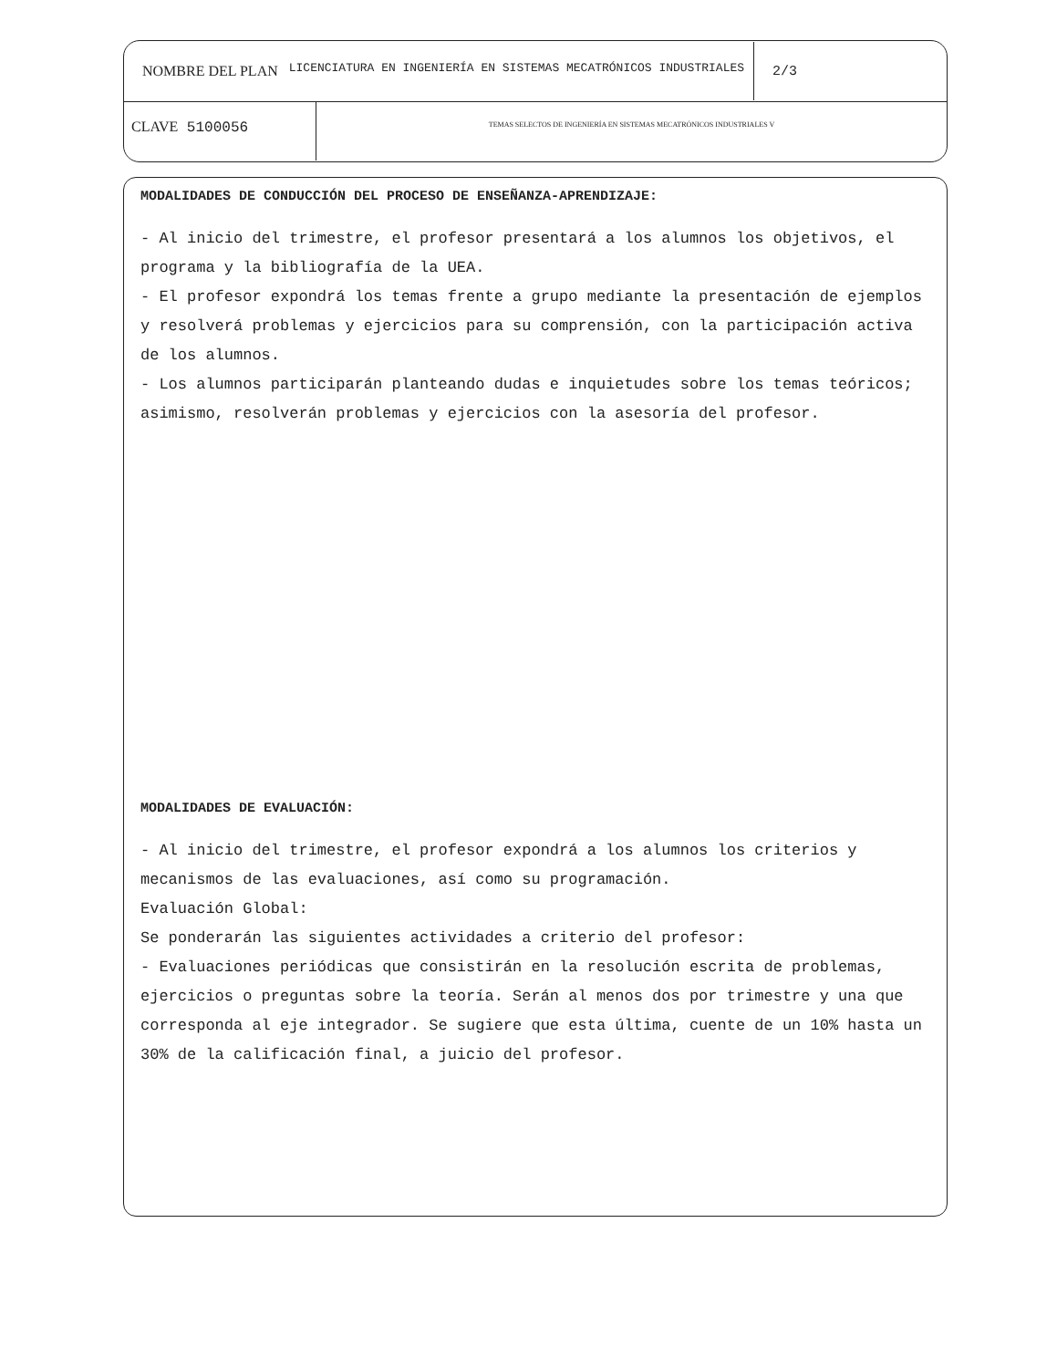NOMBRE DEL PLAN LICENCIATURA EN INGENIERÍA EN SISTEMAS MECATRÓNICOS INDUSTRIALES 2/3
CLAVE 5100056
TEMAS SELECTOS DE INGENIERÍA EN SISTEMAS MECATRÓNICOS INDUSTRIALES V
MODALIDADES DE CONDUCCIÓN DEL PROCESO DE ENSEÑANZA-APRENDIZAJE:
- Al inicio del trimestre, el profesor presentará a los alumnos los objetivos, el programa y la bibliografía de la UEA.
- El profesor expondrá los temas frente a grupo mediante la presentación de ejemplos y resolverá problemas y ejercicios para su comprensión, con la participación activa de los alumnos.
- Los alumnos participarán planteando dudas e inquietudes sobre los temas teóricos; asimismo, resolverán problemas y ejercicios con la asesoría del profesor.
MODALIDADES DE EVALUACIÓN:
- Al inicio del trimestre, el profesor expondrá a los alumnos los criterios y mecanismos de las evaluaciones, así como su programación.
Evaluación Global:
Se ponderarán las siguientes actividades a criterio del profesor:
- Evaluaciones periódicas que consistirán en la resolución escrita de problemas, ejercicios o preguntas sobre la teoría. Serán al menos dos por trimestre y una que corresponda al eje integrador. Se sugiere que esta última, cuente de un 10% hasta un 30% de la calificación final, a juicio del profesor.